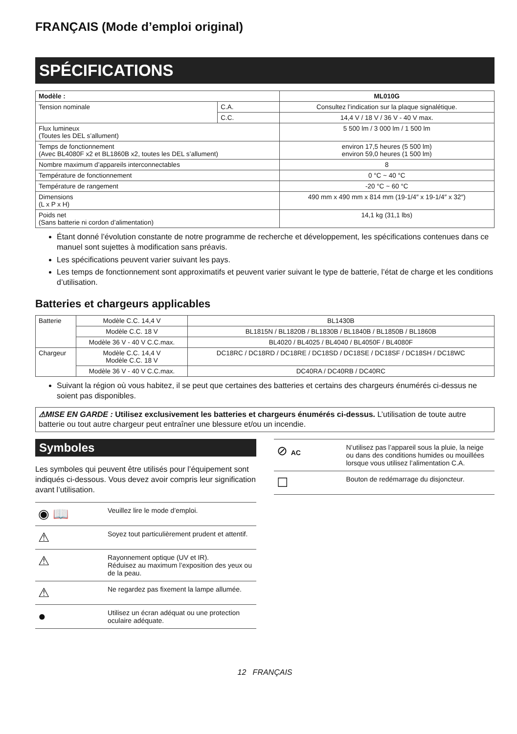FRANÇAIS (Mode d’emploi original)
SPÉCIFICATIONS
| Modèle : | | ML010G |
| --- | --- | --- |
| Tension nominale | C.A. | Consultez l’indication sur la plaque signalétique. |
| | C.C. | 14,4 V / 18 V / 36 V - 40 V max. |
| Flux lumineux (Toutes les DEL s’allument) | | 5 500 lm / 3 000 lm / 1 500 lm |
| Temps de fonctionnement (Avec BL4080F x2 et BL1860B x2, toutes les DEL s’allument) | | environ 17,5 heures (5 500 lm) environ 59,0 heures (1 500 lm) |
| Nombre maximum d’appareils interconnectables | | 8 |
| Température de fonctionnement | | 0 °C ~ 40 °C |
| Température de rangement | | -20 °C ~ 60 °C |
| Dimensions (L x P x H) | | 490 mm x 490 mm x 814 mm (19-1/4″ x 19-1/4″ x 32″) |
| Poids net (Sans batterie ni cordon d’alimentation) | | 14,1 kg (31,1 lbs) |
Étant donné l’évolution constante de notre programme de recherche et développement, les spécifications contenues dans ce manuel sont sujettes à modification sans préavis.
Les spécifications peuvent varier suivant les pays.
Les temps de fonctionnement sont approximatifs et peuvent varier suivant le type de batterie, l’état de charge et les conditions d’utilisation.
Batteries et chargeurs applicables
| Batterie | Modèle C.C. 14,4 V | BL1430B |
| | Modèle C.C. 18 V | BL1815N / BL1820B / BL1830B / BL1840B / BL1850B / BL1860B |
| | Modèle 36 V - 40 V C.C.max. | BL4020 / BL4025 / BL4040 / BL4050F / BL4080F |
| Chargeur | Modèle C.C. 14,4 V Modèle C.C. 18 V | DC18RC / DC18RD / DC18RE / DC18SD / DC18SE / DC18SF / DC18SH / DC18WC |
| | Modèle 36 V - 40 V C.C.max. | DC40RA / DC40RB / DC40RC |
Suivant la région où vous habitez, il se peut que certaines des batteries et certains des chargeurs énumérés ci-dessus ne soient pas disponibles.
⚠MISE EN GARDE : Utilisez exclusivement les batteries et chargeurs énumérés ci-dessus. L’utilisation de toute autre batterie ou tout autre chargeur peut entraîner une blessure et/ou un incendie.
Symboles
Les symboles qui peuvent être utilisés pour l’équipement sont indiqués ci-dessous. Vous devez avoir compris leur signification avant l’utilisation.
| ◉ 📖 | Veuillez lire le mode d’emploi. |
| ⚠ | Soyez tout particulièrement prudent et attentif. |
| ⚠ | Rayonnement optique (UV et IR). Réduisez au maximum l’exposition des yeux ou de la peau. |
| ⚠ | Ne regardez pas fixement la lampe allumée. |
| ● | Utilisez un écran adéquat ou une protection oculaire adéquate. |
| ⊘ AC | N’utilisez pas l’appareil sous la pluie, la neige ou dans des conditions humides ou mouillées lorsque vous utilisez l’alimentation C.A. |
| ☐ | Bouton de redémarrage du disjoncteur. |
12 FRANÇAIS